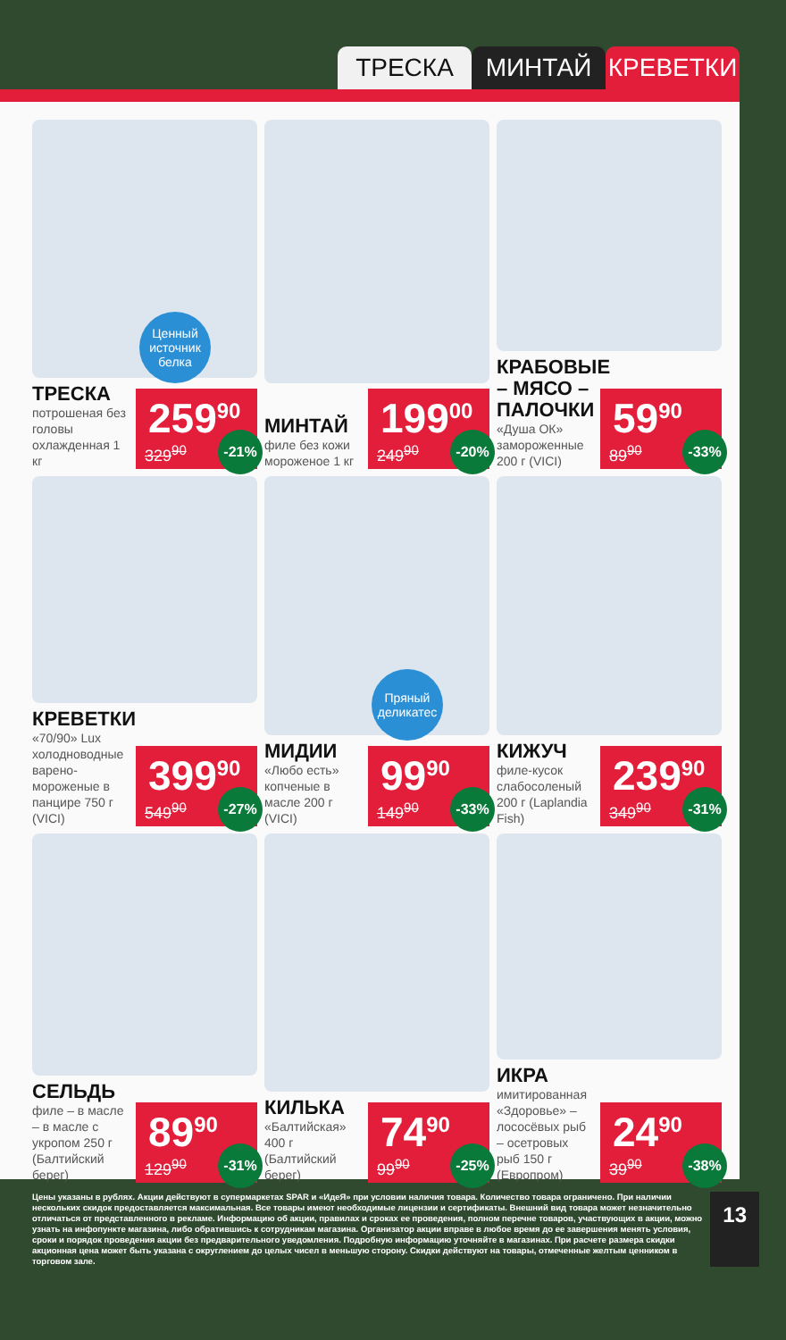ТРЕСКА МИНТАЙ КРЕВЕТКИ
Ценный источник белка
ТРЕСКА
потрошеная без головы охлажденная 1 кг
259<sup>90</sup>
329<sup>90</sup>
-21%
МИНТАЙ
филе без кожи мороженое 1 кг
199<sup>00</sup>
249<sup>90</sup>
-20%
КРАБОВЫЕ – МЯСО – ПАЛОЧКИ
«Душа ОК» замороженные 200 г (VICI)
59<sup>90</sup>
89<sup>90</sup>
-33%
КРЕВЕТКИ
«70/90» Lux холодноводные варено-мороженые в панцире 750 г (VICI)
399<sup>90</sup>
549<sup>90</sup>
-27%
Пряный деликатес
МИДИИ
«Любо есть» копченые в масле 200 г (VICI)
99<sup>90</sup>
149<sup>90</sup>
-33%
КИЖУЧ
филе-кусок слабосоленый 200 г (Laplandia Fish)
239<sup>90</sup>
349<sup>90</sup>
-31%
СЕЛЬДЬ
филе – в масле – в масле с укропом 250 г (Балтийский берег)
89<sup>90</sup>
129<sup>90</sup>
-31%
КИЛЬКА
«Балтийская» 400 г (Балтийский берег)
74<sup>90</sup>
99<sup>90</sup>
-25%
ИКРА
имитированная «Здоровье» – лососёвых рыб – осетровых рыб 150 г (Европром)
24<sup>90</sup>
39<sup>90</sup>
-38%
Цены указаны в рублях. Акции действуют в супермаркетах SPAR и «ИдеЯ» при условии наличия товара. Количество товара ограничено. При наличии нескольких скидок предоставляется максимальная. Все товары имеют необходимые лицензии и сертификаты. Внешний вид товара может незначительно отличаться от представленного в рекламе. Информацию об акции, правилах и сроках ее проведения, полном перечне товаров, участвующих в акции, можно узнать на инфопункте магазина, либо обратившись к сотрудникам магазина. Организатор акции вправе в любое время до ее завершения менять условия, сроки и порядок проведения акции без предварительного уведомления. Подробную информацию уточняйте в магазинах. При расчете размера скидки акционная цена может быть указана с округлением до целых чисел в меньшую сторону. Скидки действуют на товары, отмеченные желтым ценником в торговом зале.
13